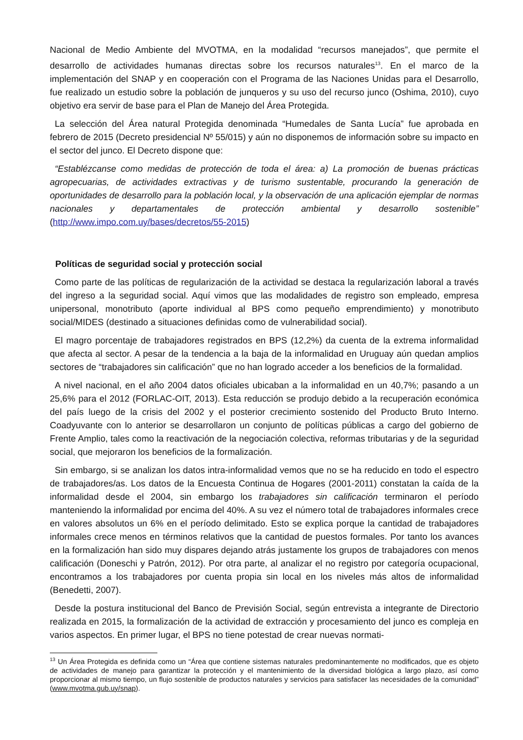Nacional de Medio Ambiente del MVOTMA, en la modalidad “recursos manejados”, que permite el desarrollo de actividades humanas directas sobre los recursos naturales<sup>13</sup>. En el marco de la implementación del SNAP y en cooperación con el Programa de las Naciones Unidas para el Desarrollo, fue realizado un estudio sobre la población de junqueros y su uso del recurso junco (Oshima, 2010), cuyo objetivo era servir de base para el Plan de Manejo del Área Protegida.
La selección del Área natural Protegida denominada “Humedales de Santa Lucía” fue aprobada en febrero de 2015 (Decreto presidencial Nº 55/015) y aún no disponemos de información sobre su impacto en el sector del junco. El Decreto dispone que:
“Establézcanse como medidas de protección de toda el área: a) La promoción de buenas prácticas agropecuarias, de actividades extractivas y de turismo sustentable, procurando la generación de oportunidades de desarrollo para la población local, y la observación de una aplicación ejemplar de normas nacionales y departamentales de protección ambiental y desarrollo sostenible” (http://www.impo.com.uy/bases/decretos/55-2015)
Políticas de seguridad social y protección social
Como parte de las políticas de regularización de la actividad se destaca la regularización laboral a través del ingreso a la seguridad social. Aquí vimos que las modalidades de registro son empleado, empresa unipersonal, monotributo (aporte individual al BPS como pequeño emprendimiento) y monotributo social/MIDES (destinado a situaciones definidas como de vulnerabilidad social).
El magro porcentaje de trabajadores registrados en BPS (12,2%) da cuenta de la extrema informalidad que afecta al sector. A pesar de la tendencia a la baja de la informalidad en Uruguay aún quedan amplios sectores de “trabajadores sin calificación” que no han logrado acceder a los beneficios de la formalidad.
A nivel nacional, en el año 2004 datos oficiales ubicaban a la informalidad en un 40,7%; pasando a un 25,6% para el 2012 (FORLAC-OIT, 2013). Esta reducción se produjo debido a la recuperación económica del país luego de la crisis del 2002 y el posterior crecimiento sostenido del Producto Bruto Interno. Coadyuvante con lo anterior se desarrollaron un conjunto de políticas públicas a cargo del gobierno de Frente Amplio, tales como la reactivación de la negociación colectiva, reformas tributarias y de la seguridad social, que mejoraron los beneficios de la formalización.
Sin embargo, si se analizan los datos intra-informalidad vemos que no se ha reducido en todo el espectro de trabajadores/as. Los datos de la Encuesta Continua de Hogares (2001-2011) constatan la caída de la informalidad desde el 2004, sin embargo los trabajadores sin calificación terminaron el período manteniendo la informalidad por encima del 40%. A su vez el número total de trabajadores informales crece en valores absolutos un 6% en el período delimitado. Esto se explica porque la cantidad de trabajadores informales crece menos en términos relativos que la cantidad de puestos formales. Por tanto los avances en la formalización han sido muy dispares dejando atrás justamente los grupos de trabajadores con menos calificación (Doneschi y Patrón, 2012). Por otra parte, al analizar el no registro por categoría ocupacional, encontramos a los trabajadores por cuenta propia sin local en los niveles más altos de informalidad (Benedetti, 2007).
Desde la postura institucional del Banco de Previsión Social, según entrevista a integrante de Directorio realizada en 2015, la formalización de la actividad de extracción y procesamiento del junco es compleja en varios aspectos. En primer lugar, el BPS no tiene potestad de crear nuevas normati-
<sup>13</sup> Un Área Protegida es definida como un “Área que contiene sistemas naturales predominantemente no modificados, que es objeto de actividades de manejo para garantizar la protección y el mantenimiento de la diversidad biológica a largo plazo, así como proporcionar al mismo tiempo, un flujo sostenible de productos naturales y servicios para satisfacer las necesidades de la comunidad” (www.mvotma.gub.uy/snap).